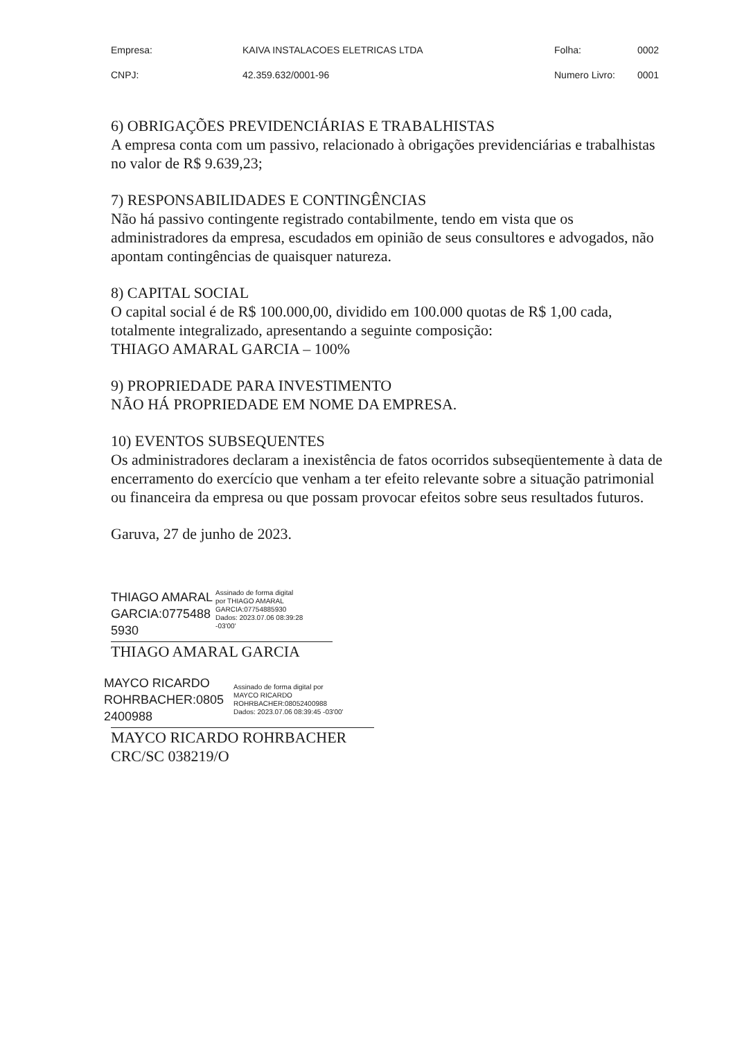| Empresa: | KAIVA INSTALACOES ELETRICAS LTDA | Folha: | 0002 |
| CNPJ: | 42.359.632/0001-96 | Numero Livro: | 0001 |
6) OBRIGAÇÕES PREVIDENCIÁRIAS E TRABALHISTAS
A empresa conta com um passivo, relacionado à obrigações previdenciárias e trabalhistas no valor de R$ 9.639,23;
7) RESPONSABILIDADES E CONTINGÊNCIAS
Não há passivo contingente registrado contabilmente, tendo em vista que os administradores da empresa, escudados em opinião de seus consultores e advogados, não apontam contingências de quaisquer natureza.
8) CAPITAL SOCIAL
O capital social é de R$ 100.000,00, dividido em 100.000 quotas de R$ 1,00 cada, totalmente integralizado, apresentando a seguinte composição:
THIAGO AMARAL GARCIA – 100%
9) PROPRIEDADE PARA INVESTIMENTO
NÃO HÁ PROPRIEDADE EM NOME DA EMPRESA.
10) EVENTOS SUBSEQUENTES
Os administradores declaram a inexistência de fatos ocorridos subseqüentemente à data de encerramento do exercício que venham a ter efeito relevante sobre a situação patrimonial ou financeira da empresa ou que possam provocar efeitos sobre seus resultados futuros.
Garuva, 27 de junho de 2023.
THIAGO AMARAL
GARCIA:0775488
5930
Assinado de forma digital
por THIAGO AMARAL
GARCIA:07754885930
Dados: 2023.07.06 08:39:28
-03'00'
THIAGO AMARAL GARCIA
MAYCO RICARDO
ROHRBACHER:0805
2400988
Assinado de forma digital por
MAYCO RICARDO
ROHRBACHER:08052400988
Dados: 2023.07.06 08:39:45 -03'00'
MAYCO RICARDO ROHRBACHER
CRC/SC 038219/O